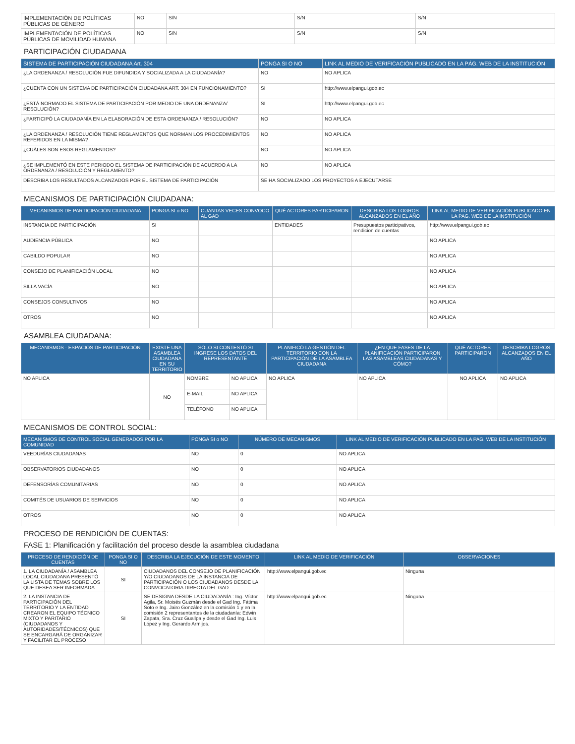| IMPLEMENTACIÓN DE POLÍTICAS PÚBLICAS DE GÉNERO | NO | S/N | S/N | S/N |
| IMPLEMENTACIÓN DE POLÍTICAS PÚBLICAS DE MOVILIDAD HUMANA | NO | S/N | S/N | S/N |
PARTICIPACIÓN CIUDADANA
| SISTEMA DE PARTICIPACIÓN CIUDADANA Art. 304 | PONGA SI O NO | LINK AL MEDIO DE VERIFICACIÓN PUBLICADO EN LA PÁG. WEB DE LA INSTITUCIÓN |
| --- | --- | --- |
| ¿LA ORDENANZA / RESOLUCIÓN FUE DIFUNDIDA Y SOCIALIZADA A LA CIUDADANÍA? | NO | NO APLICA |
| ¿CUENTA CON UN SISTEMA DE PARTICIPACIÓN CIUDADANA ART. 304 EN FUNCIONAMIENTO? | SI | http://www.elpangui.gob.ec |
| ¿ESTÁ NORMADO EL SISTEMA DE PARTICIPACIÓN POR MEDIO DE UNA ORDENANZA/ RESOLUCIÓN? | SI | http://www.elpangui.gob.ec |
| ¿PARTICIPÓ LA CIUDADANÍA EN LA ELABORACIÓN DE ESTA ORDENANZA / RESOLUCIÓN? | NO | NO APLICA |
| ¿LA ORDENANZA / RESOLUCIÓN TIENE REGLAMENTOS QUE NORMAN LOS PROCEDIMIENTOS REFERIDOS EN LA MISMA? | NO | NO APLICA |
| ¿CUÁLES SON ESOS REGLAMENTOS? | NO | NO APLICA |
| ¿SE IMPLEMENTÓ EN ESTE PERIODO EL SISTEMA DE PARTICIPACIÓN DE ACUERDO A LA ORDENANZA / RESOLUCIÓN Y REGLAMENTO? | NO | NO APLICA |
| DESCRIBA LOS RESULTADOS ALCANZADOS POR EL SISTEMA DE PARTICIPACIÓN | SE HA SOCIALIZADO LOS PROYECTOS A EJECUTARSE | |
MECANISMOS DE PARTICIPACIÓN CIUDADANA:
| MECANISMOS DE PARTICIPACIÓN CIUDADANA | PONGA SI o NO | CUANTAS VECES CONVOCO AL GAD | QUÉ ACTORES PARTICIPARON | DESCRIBA LOS LOGROS ALCANZADOS EN EL AÑO | LINK AL MEDIO DE VERIFICACIÓN PUBLICADO EN LA PAG. WEB DE LA INSTITUCIÓN |
| --- | --- | --- | --- | --- | --- |
| INSTANCIA DE PARTICIPACIÓN | SI | | ENTIDADES | Presupuestos participativos, rendicion de cuentas | http://www.elpangui.gob.ec |
| AUDIENCIA PÚBLICA | NO | | | | NO APLICA |
| CABILDO POPULAR | NO | | | | NO APLICA |
| CONSEJO DE PLANIFICACIÓN LOCAL | NO | | | | NO APLICA |
| SILLA VACÍA | NO | | | | NO APLICA |
| CONSEJOS CONSULTIVOS | NO | | | | NO APLICA |
| OTROS | NO | | | | NO APLICA |
ASAMBLEA CIUDADANA:
| MECANISMOS - ESPACIOS DE PARTICIPACIÓN | EXISTE UNA ASAMBLEA CIUDADANA EN SU TERRITORIO | SÓLO SI CONTESTÓ SI INGRESE LOS DATOS DEL REPRESENTANTE | | PLANIFICÓ LA GESTIÓN DEL TERRITORIO CON LA PARTICIPACIÓN DE LA ASAMBLEA CIUDADANA | ¿EN QUE FASES DE LA PLANIFICACIÓN PARTICIPARON LAS ASAMBLEAS CIUDADANAS Y CÓMO? | QUÉ ACTORES PARTICIPARON | DESCRIBA LOGROS ALCANZADOS EN EL AÑO |
| --- | --- | --- | --- | --- | --- | --- | --- |
| NO APLICA | NO | NOMBRE | NO APLICA | NO APLICA | NO APLICA | NO APLICA | NO APLICA |
| | | E-MAIL | NO APLICA | | | | |
| | | TELÉFONO | NO APLICA | | | | |
MECANISMOS DE CONTROL SOCIAL:
| MECANISMOS DE CONTROL SOCIAL GENERADOS POR LA COMUNIDAD | PONGA SI o NO | NÚMERO DE MECANISMOS | LINK AL MEDIO DE VERIFICACIÓN PUBLICADO EN LA PAG. WEB DE LA INSTITUCIÓN |
| --- | --- | --- | --- |
| VEEDURÍAS CIUDADANAS | NO | 0 | NO APLICA |
| OBSERVATORIOS CIUDADANOS | NO | 0 | NO APLICA |
| DEFENSORÍAS COMUNITARIAS | NO | 0 | NO APLICA |
| COMITÉS DE USUARIOS DE SERVICIOS | NO | 0 | NO APLICA |
| OTROS | NO | 0 | NO APLICA |
PROCESO DE RENDICIÓN DE CUENTAS:
FASE 1: Planificación y facilitación del proceso desde la asamblea ciudadana
| PROCESO DE RENDICIÓN DE CUENTAS | PONGA SI O NO | DESCRIBA LA EJECUCIÓN DE ESTE MOMENTO | LINK AL MEDIO DE VERIFICACIÓN | OBSERVACIONES |
| --- | --- | --- | --- | --- |
| 1. LA CIUDADANÍA / ASAMBLEA LOCAL CIUDADANA PRESENTÓ LA LISTA DE TEMAS SOBRE LOS QUE DESEA SER INFORMADA | SI | CIUDADANOS DEL CONSEJO DE PLANIFICACIÓN Y/O CIUDADANOS DE LA INSTANCIA DE PARTICIPACIÓN O LOS CIUDADANOS DESDE LA CONVOCATORIA DIRECTA DEL GAD | http://www.elpangui.gob.ec | Ninguna |
| 2. LA INSTANCIA DE PARTICIPACIÓN DEL TERRITORIO Y LA ENTIDAD CREARON EL EQUIPO TÉCNICO MIXTO Y PARITARIO (CIUDADANOS Y AUTORIDADES/TÉCNICOS) QUE SE ENCARGARÁ DE ORGANIZAR Y FACILITAR EL PROCESO | SI | SE DESIGNA DESDE LA CIUDADANÍA : Ing. Víctor Agila, Sr. Moisés Guzmán desde el Gad Ing. Fátima Soto e Ing. Jairo González en la comisión 1 y en la comisión 2 representantes de la ciudadanía: Edwin Zapata, Sra. Cruz Guallpa y desde el Gad Ing. Luis López y Ing. Gerardo Armijos. | http://www.elpangui.gob.ec | Ninguna |